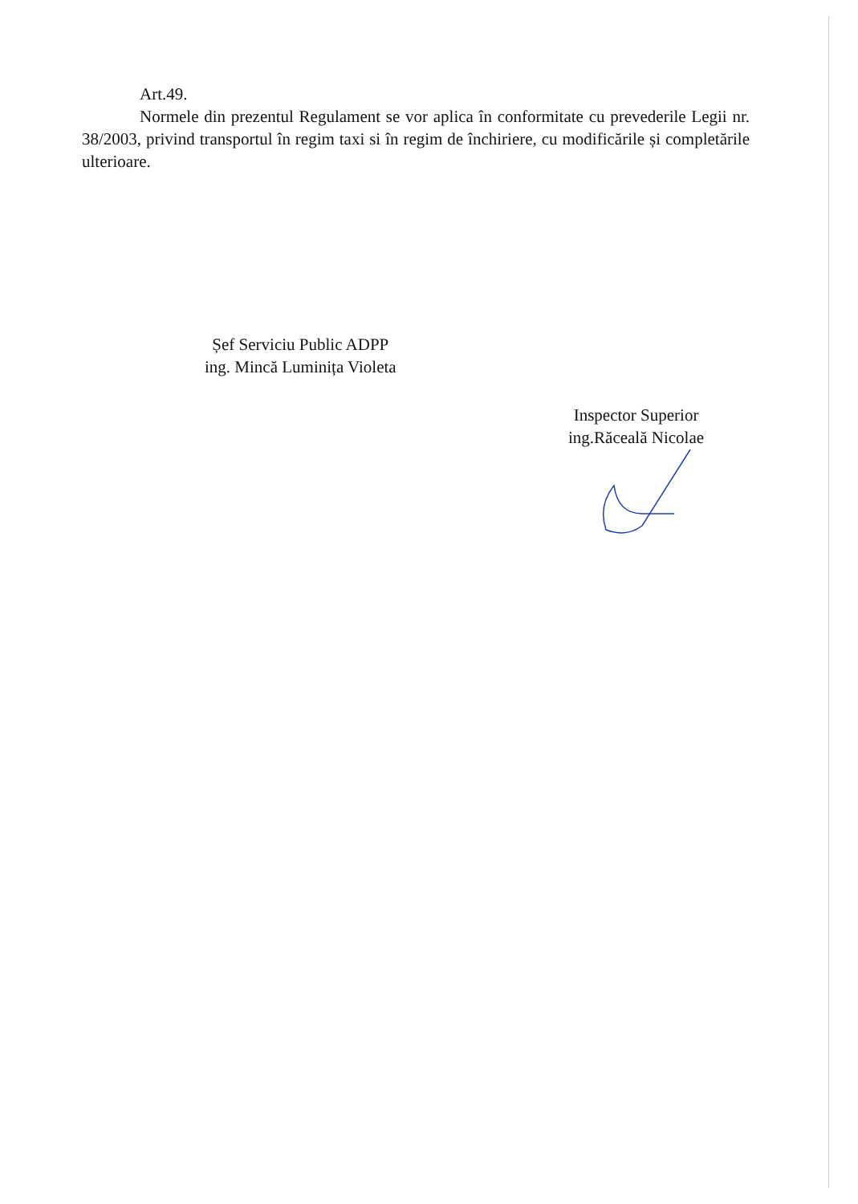Art.49.
Normele din prezentul Regulament se vor aplica în conformitate cu prevederile Legii nr. 38/2003, privind transportul în regim taxi si în regim de închiriere, cu modificările și completările ulterioare.
Șef Serviciu Public ADPP
ing. Mincă Luminița Violeta
Inspector Superior
ing.Răceală Nicolae